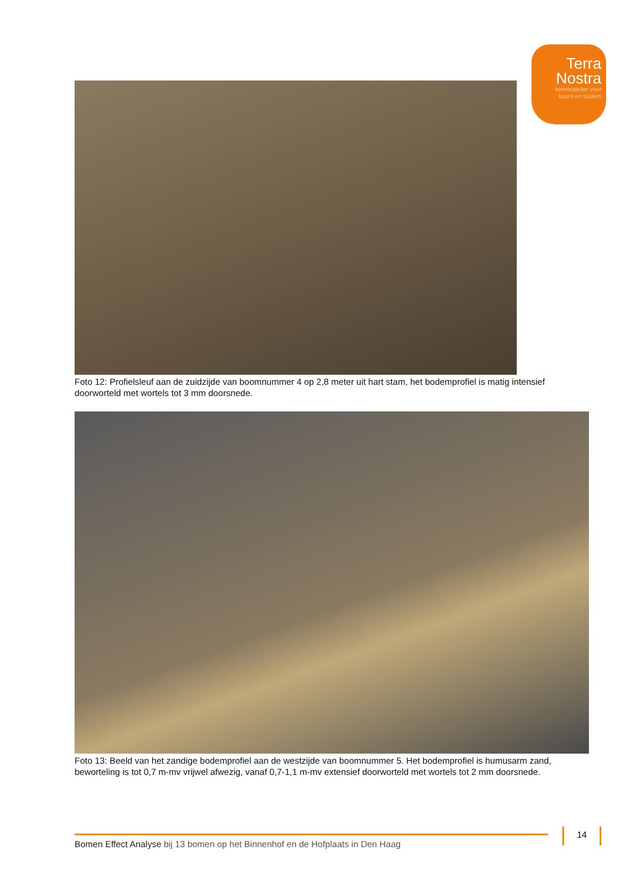Terra
Nostra
kennisatelier voor
boom en bodem
Foto 12: Profielsleuf aan de zuidzijde van boomnummer 4 op 2,8 meter uit hart stam, het bodemprofiel is matig intensief doorworteld met wortels tot 3 mm doorsnede.
Foto 13: Beeld van het zandige bodemprofiel aan de westzijde van boomnummer 5. Het bodemprofiel is humusarm zand, beworteling is tot 0,7 m-mv vrijwel afwezig, vanaf 0,7-1,1 m-mv extensief doorworteld met wortels tot 2 mm doorsnede.
Bomen Effect Analyse bij 13 bomen op het Binnenhof en de Hofplaats in Den Haag
14